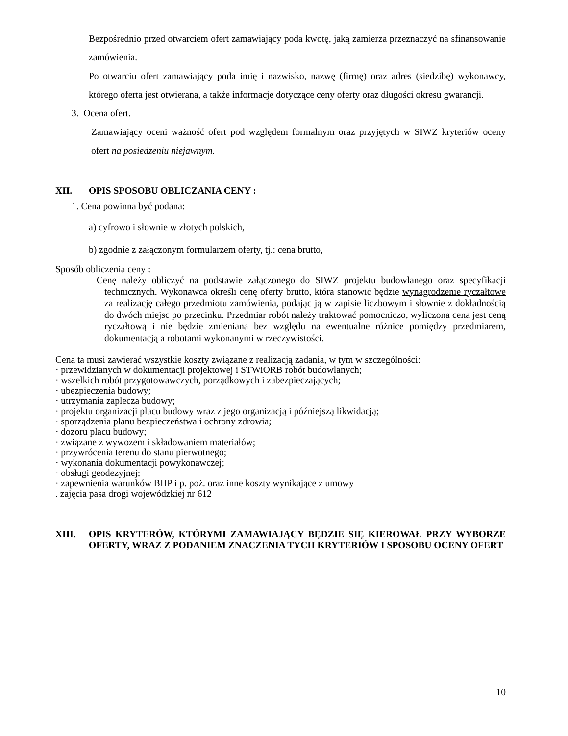Bezpośrednio przed otwarciem ofert zamawiający poda kwotę, jaką zamierza przeznaczyć na sfinansowanie zamówienia.
Po otwarciu ofert zamawiający poda imię i nazwisko, nazwę (firmę) oraz adres (siedzibę) wykonawcy, którego oferta jest otwierana, a także informacje dotyczące ceny oferty oraz długości okresu gwarancji.
3. Ocena ofert.
Zamawiający oceni ważność ofert pod względem formalnym oraz przyjętych w SIWZ kryteriów oceny ofert na posiedzeniu niejawnym.
XII. OPIS SPOSOBU OBLICZANIA CENY :
1. Cena powinna być podana:
a) cyfrowo i słownie w złotych polskich,
b) zgodnie z załączonym formularzem oferty, tj.: cena brutto,
Sposób obliczenia ceny :
Cenę należy obliczyć na podstawie załączonego do SIWZ projektu budowlanego oraz specyfikacji technicznych. Wykonawca określi cenę oferty brutto, która stanowić będzie wynagrodzenie ryczałtowe za realizację całego przedmiotu zamówienia, podając ją w zapisie liczbowym i słownie z dokładnością do dwóch miejsc po przecinku. Przedmiar robót należy traktować pomocniczo, wyliczona cena jest ceną ryczałtową i nie będzie zmieniana bez względu na ewentualne różnice pomiędzy przedmiarem, dokumentacją a robotami wykonanymi w rzeczywistości.
Cena ta musi zawierać wszystkie koszty związane z realizacją zadania, w tym w szczególności:
· przewidzianych w dokumentacji projektowej i STWiORB robót budowlanych;
· wszelkich robót przygotowawczych, porządkowych i zabezpieczających;
· ubezpieczenia budowy;
· utrzymania zaplecza budowy;
· projektu organizacji placu budowy wraz z jego organizacją i późniejszą likwidacją;
· sporządzenia planu bezpieczeństwa i ochrony zdrowia;
· dozoru placu budowy;
· związane z wywozem i składowaniem materiałów;
· przywrócenia terenu do stanu pierwotnego;
· wykonania dokumentacji powykonawczej;
· obsługi geodezyjnej;
· zapewnienia warunków BHP i p. poż. oraz inne koszty wynikające z umowy
. zajęcia pasa drogi wojewódzkiej nr 612
XIII. OPIS KRYTERÓW, KTÓRYMI ZAMAWIAJĄCY BĘDZIE SIĘ KIEROWAŁ PRZY WYBORZE OFERTY, WRAZ Z PODANIEM ZNACZENIA TYCH KRYTERIÓW I SPOSOBU OCENY OFERT
10